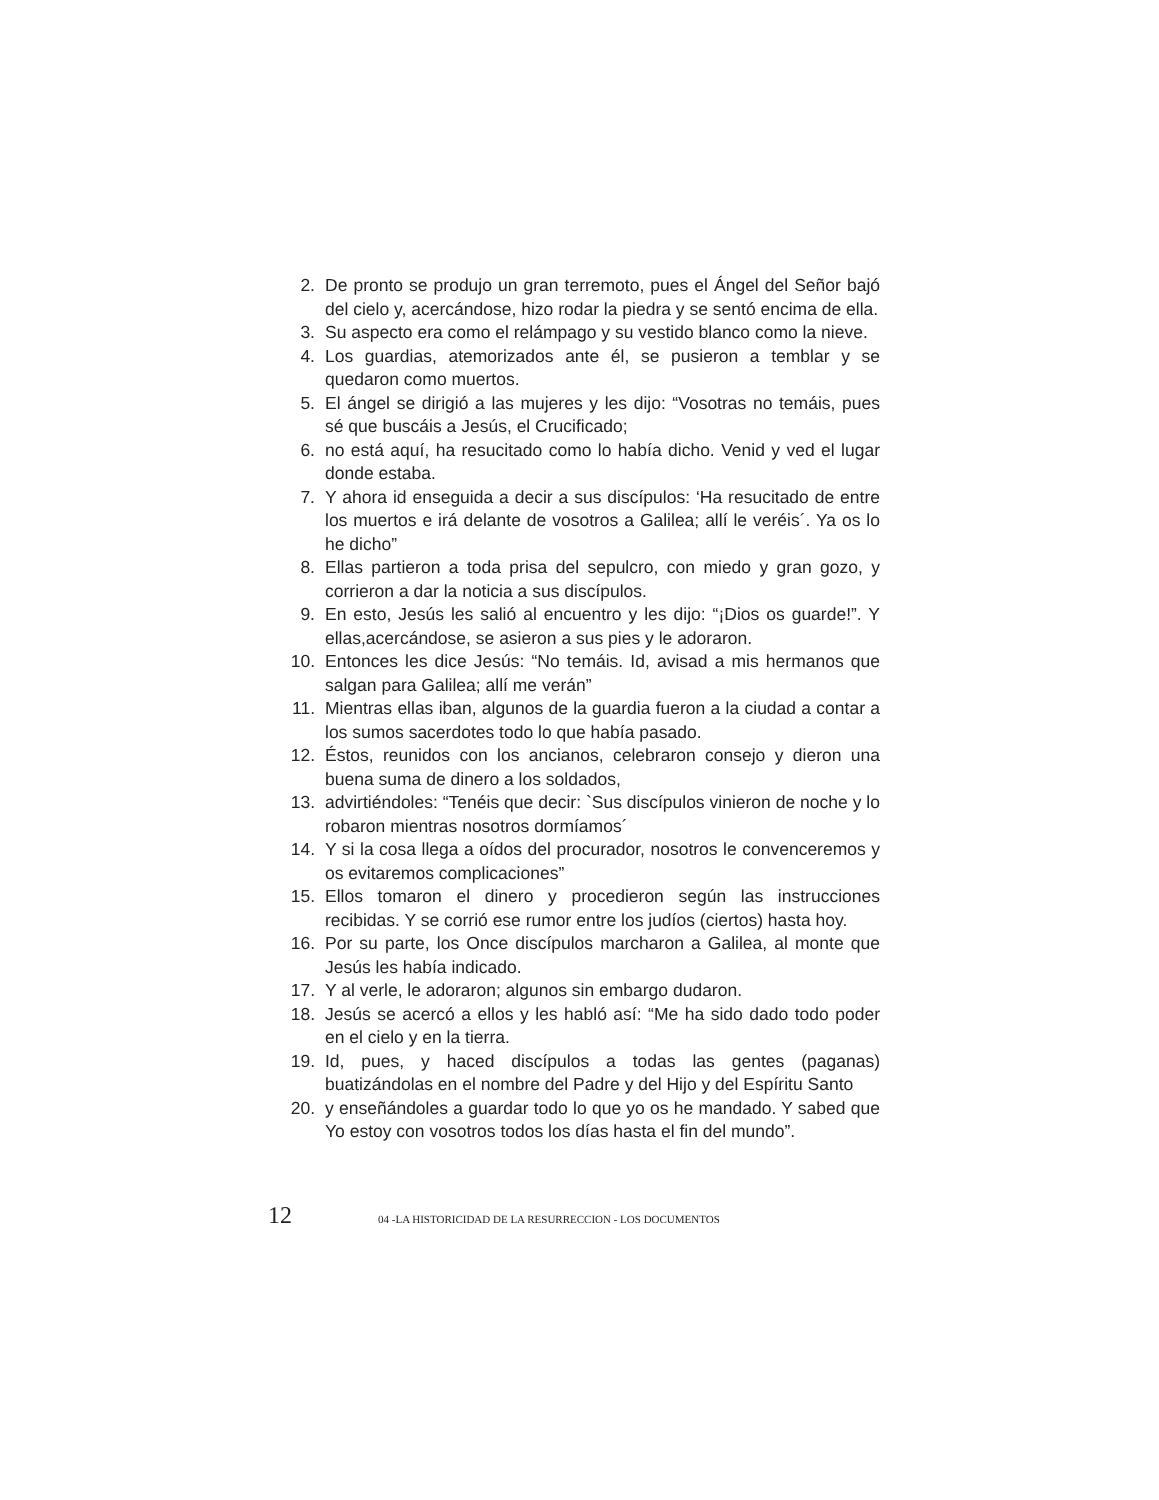2. De pronto se produjo un gran terremoto, pues el Ángel del Señor bajó del cielo y, acercándose, hizo rodar la piedra y se sentó encima de ella.
3. Su aspecto era como el relámpago y su vestido blanco como la nieve.
4. Los guardias, atemorizados ante él, se pusieron a temblar y se quedaron como muertos.
5. El ángel se dirigió a las mujeres y les dijo: “Vosotras no temáis, pues sé que buscáis a Jesús, el Crucificado;
6. no está aquí, ha resucitado como lo había dicho. Venid y ved el lugar donde estaba.
7. Y ahora id enseguida a decir a sus discípulos: ‘Ha resucitado de entre los muertos e irá delante de vosotros a Galilea; allí le veréis´. Ya os lo he dicho”
8. Ellas partieron a toda prisa del sepulcro, con miedo y gran gozo, y corrieron a dar la noticia a sus discípulos.
9. En esto, Jesús les salió al encuentro y les dijo: “¡Dios os guarde!”. Y ellas,acercándose, se asieron a sus pies y le adoraron.
10. Entonces les dice Jesús: “No temáis. Id, avisad a mis hermanos que salgan para Galilea; allí me verán”
11. Mientras ellas iban, algunos de la guardia fueron a la ciudad a contar a los sumos sacerdotes todo lo que había pasado.
12. Éstos, reunidos con los ancianos, celebraron consejo y dieron una buena suma de dinero a los soldados,
13. advirtiéndoles: “Tenéis que decir: `Sus discípulos vinieron de noche y lo robaron mientras nosotros dormíamos´
14. Y si la cosa llega a oídos del procurador, nosotros le convenceremos y os evitaremos complicaciones”
15. Ellos tomaron el dinero y procedieron según las instrucciones recibidas. Y se corrió ese rumor entre los judíos (ciertos) hasta hoy.
16. Por su parte, los Once discípulos marcharon a Galilea, al monte que Jesús les había indicado.
17. Y al verle, le adoraron; algunos sin embargo dudaron.
18. Jesús se acercó a ellos y les habló así: “Me ha sido dado todo poder en el cielo y en la tierra.
19. Id, pues, y haced discípulos a todas las gentes (paganas) buatizándolas en el nombre del Padre y del Hijo y del Espíritu Santo
20. y enseñándoles a guardar todo lo que yo os he mandado. Y sabed que Yo estoy con vosotros todos los días hasta el fin del mundo”.
12 04 -LA HISTORICIDAD DE LA RESURRECCION - LOS DOCUMENTOS